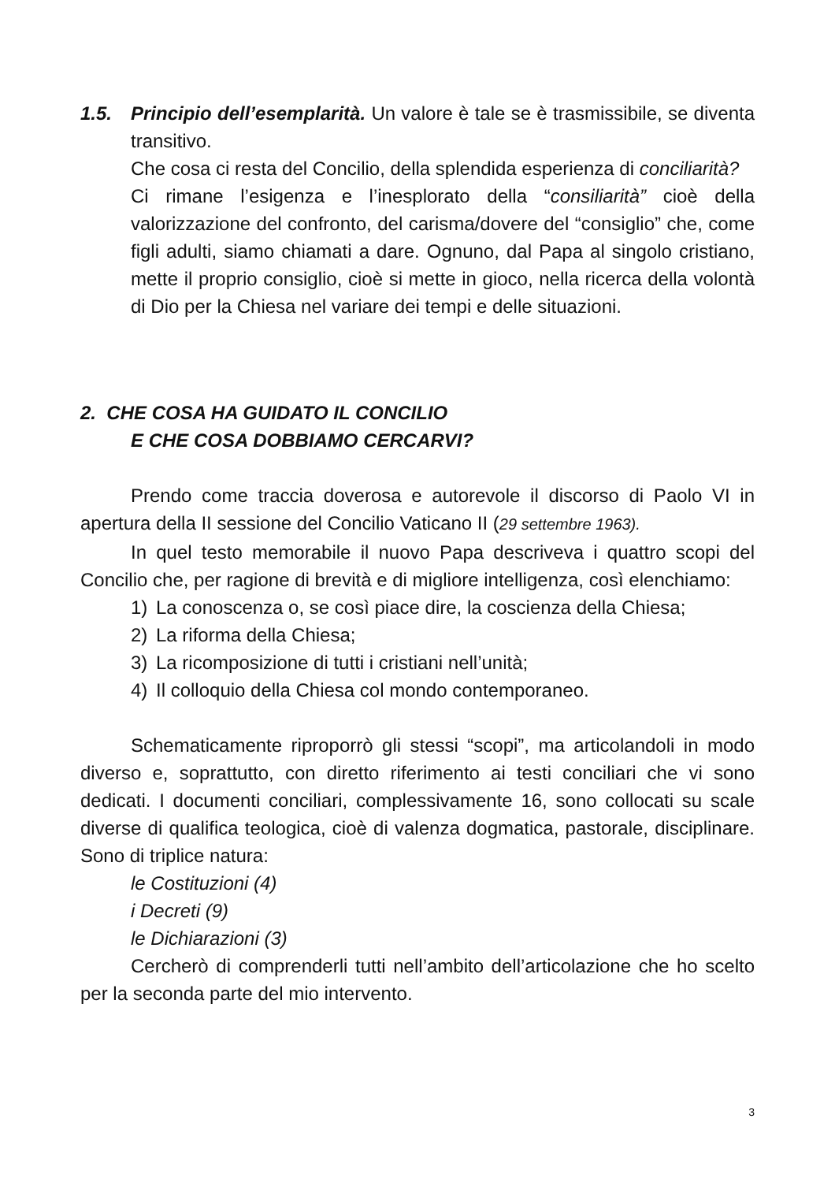1.5. Principio dell’esemplarità. Un valore è tale se è trasmissibile, se diventa transitivo.
Che cosa ci resta del Concilio, della splendida esperienza di conciliarità?
Ci rimane l’esigenza e l’inesplorato della “consiliarità” cioè della valorizzazione del confronto, del carisma/dovere del “consiglio” che, come figli adulti, siamo chiamati a dare. Ognuno, dal Papa al singolo cristiano, mette il proprio consiglio, cioè si mette in gioco, nella ricerca della volontà di Dio per la Chiesa nel variare dei tempi e delle situazioni.
2. CHE COSA HA GUIDATO IL CONCILIO
E CHE COSA DOBBIAMO CERCARVI?
Prendo come traccia doverosa e autorevole il discorso di Paolo VI in apertura della II sessione del Concilio Vaticano II (29 settembre 1963).
In quel testo memorabile il nuovo Papa descriveva i quattro scopi del Concilio che, per ragione di brevità e di migliore intelligenza, così elenchiamo:
1) La conoscenza o, se così piace dire, la coscienza della Chiesa;
2) La riforma della Chiesa;
3) La ricomposizione di tutti i cristiani nell’unità;
4) Il colloquio della Chiesa col mondo contemporaneo.
Schematicamente riproporrò gli stessi “scopi”, ma articolandoli in modo diverso e, soprattutto, con diretto riferimento ai testi conciliari che vi sono dedicati. I documenti conciliari, complessivamente 16, sono collocati su scale diverse di qualifica teologica, cioè di valenza dogmatica, pastorale, disciplinare. Sono di triplice natura:
le Costituzioni (4)
i Decreti (9)
le Dichiarazioni (3)
Cercherò di comprenderli tutti nell’ambito dell’articolazione che ho scelto per la seconda parte del mio intervento.
3